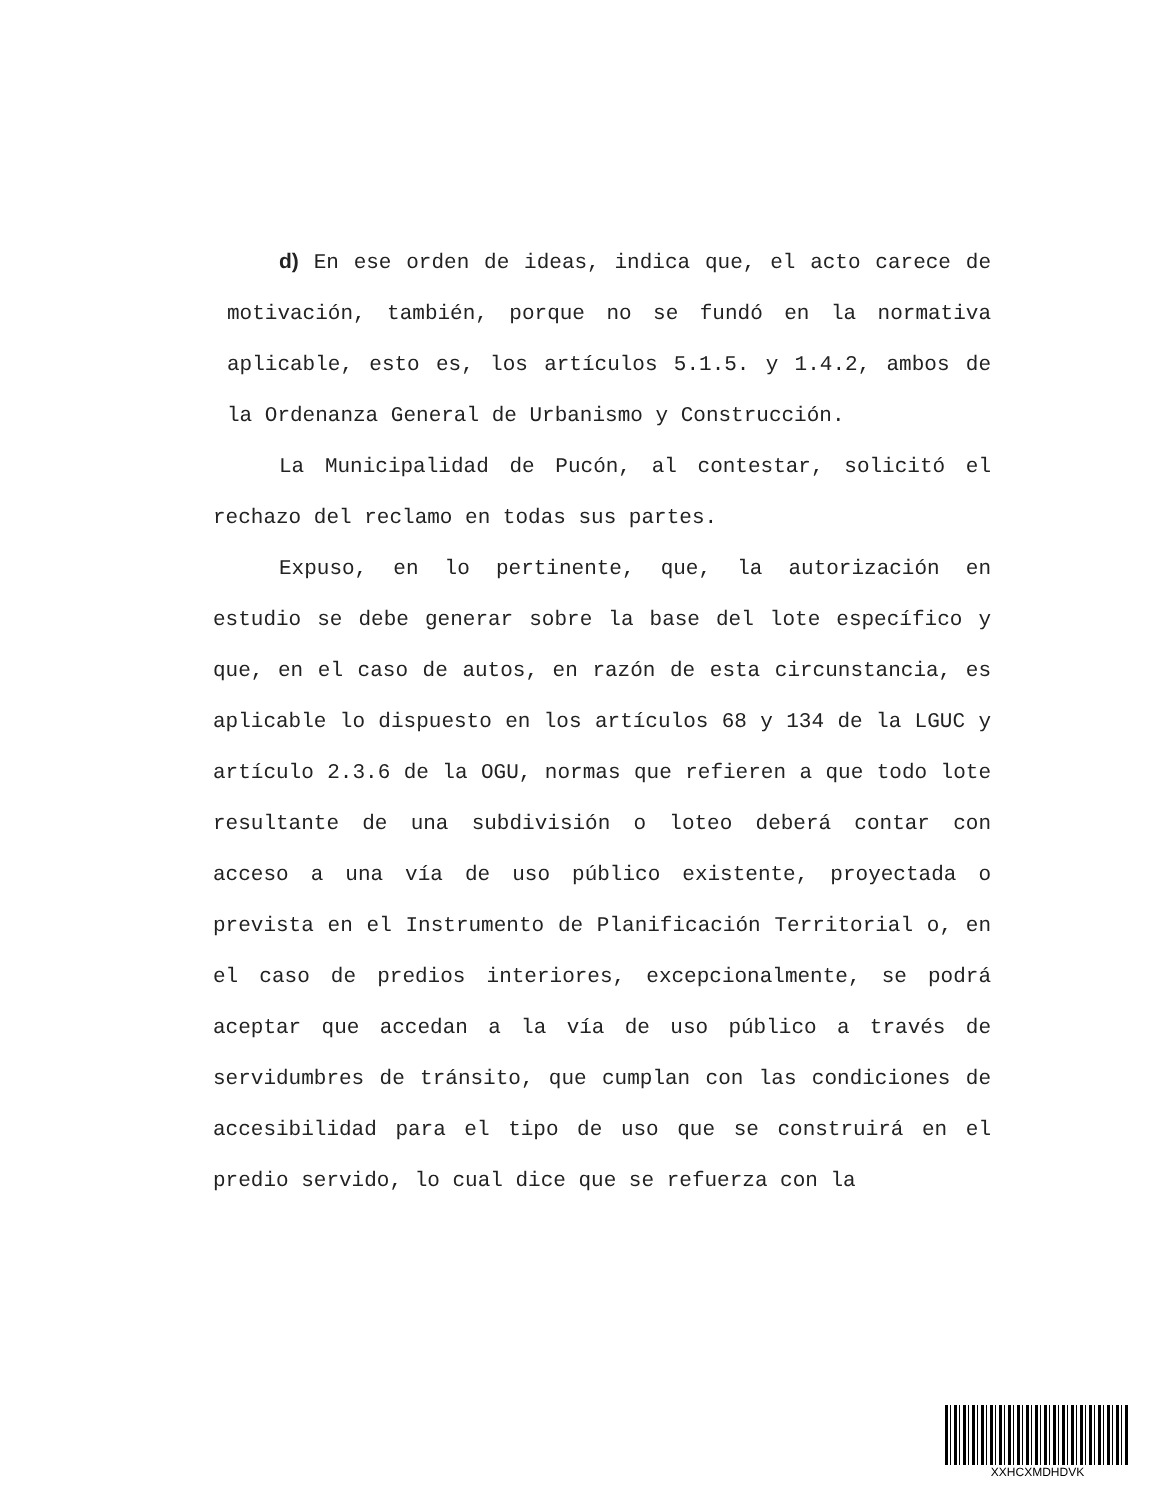d) En ese orden de ideas, indica que, el acto carece de motivación, también, porque no se fundó en la normativa aplicable, esto es, los artículos 5.1.5. y 1.4.2, ambos de la Ordenanza General de Urbanismo y Construcción.
La Municipalidad de Pucón, al contestar, solicitó el rechazo del reclamo en todas sus partes.
Expuso, en lo pertinente, que, la autorización en estudio se debe generar sobre la base del lote específico y que, en el caso de autos, en razón de esta circunstancia, es aplicable lo dispuesto en los artículos 68 y 134 de la LGUC y artículo 2.3.6 de la OGU, normas que refieren a que todo lote resultante de una subdivisión o loteo deberá contar con acceso a una vía de uso público existente, proyectada o prevista en el Instrumento de Planificación Territorial o, en el caso de predios interiores, excepcionalmente, se podrá aceptar que accedan a la vía de uso público a través de servidumbres de tránsito, que cumplan con las condiciones de accesibilidad para el tipo de uso que se construirá en el predio servido, lo cual dice que se refuerza con la
XXHCXMDHDVK